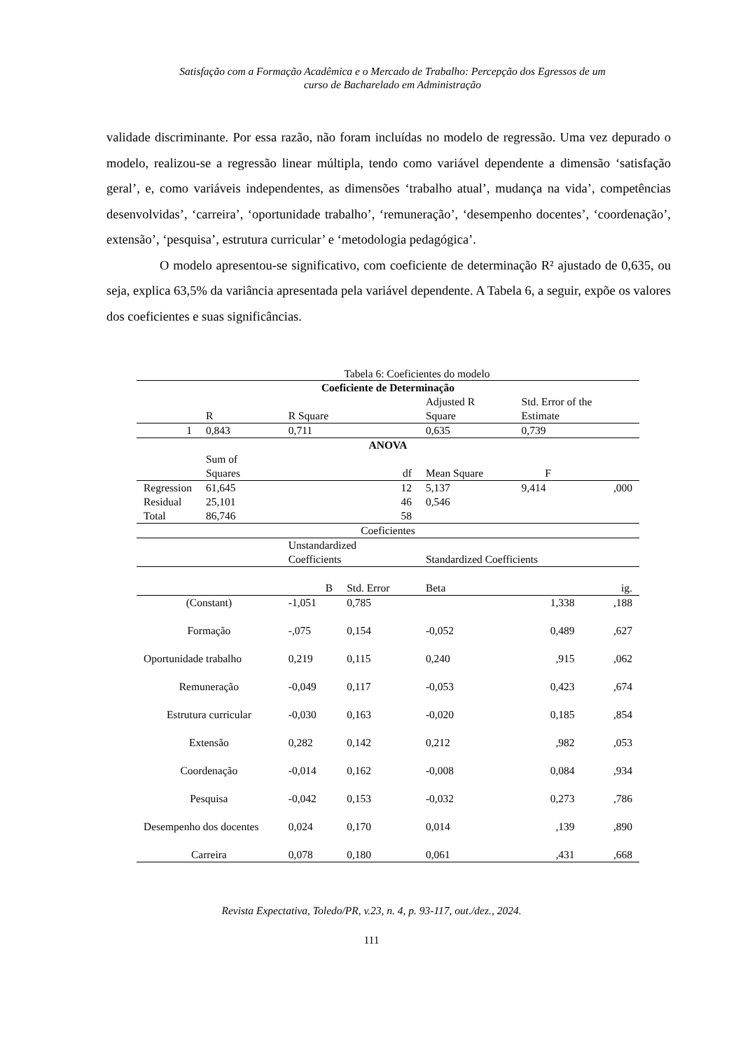Satisfação com a Formação Acadêmica e o Mercado de Trabalho: Percepção dos Egressos de um curso de Bacharelado em Administração
validade discriminante. Por essa razão, não foram incluídas no modelo de regressão. Uma vez depurado o modelo, realizou-se a regressão linear múltipla, tendo como variável dependente a dimensão ‘satisfação geral’, e, como variáveis independentes, as dimensões ‘trabalho atual’, mudança na vida’, competências desenvolvidas’, ‘carreira’, ‘oportunidade trabalho’, ‘remuneração’, ‘desempenho docentes’, ‘coordenação’, extensão’, ‘pesquisa’, estrutura curricular’ e ‘metodologia pedagógica’.
O modelo apresentou-se significativo, com coeficiente de determinação R² ajustado de 0,635, ou seja, explica 63,5% da variância apresentada pela variável dependente. A Tabela 6, a seguir, expõe os valores dos coeficientes e suas significâncias.
Tabela 6: Coeficientes do modelo
| Coeficiente de Determinação | | | | | | |
| --- | --- | --- | --- | --- | --- | --- |
| | R | R Square | | Adjusted R Square | Std. Error of the Estimate | |
| 1 | 0,843 | 0,711 | | 0,635 | 0,739 | |
| ANOVA | | | | | | |
| | Sum of Squares | df | | Mean Square | F | |
| Regression | 61,645 | 12 | | 5,137 | 9,414 | ,000 |
| Residual | 25,101 | 46 | | 0,546 | | |
| Total | 86,746 | 58 | | | | |
| Coeficientes | | | | | | |
| | | Unstandardized Coefficients | | Standardized Coefficients | | |
| | | B | Std. Error | Beta | | ig. |
| (Constant) | | -1,051 | 0,785 | | 1,338 | ,188 |
| Formação | | -,075 | 0,154 | -0,052 | 0,489 | ,627 |
| Oportunidade trabalho | | 0,219 | 0,115 | 0,240 | ,915 | ,062 |
| Remuneração | | -0,049 | 0,117 | -0,053 | 0,423 | ,674 |
| Estrutura curricular | | -0,030 | 0,163 | -0,020 | 0,185 | ,854 |
| Extensão | | 0,282 | 0,142 | 0,212 | ,982 | ,053 |
| Coordenação | | -0,014 | 0,162 | -0,008 | 0,084 | ,934 |
| Pesquisa | | -0,042 | 0,153 | -0,032 | 0,273 | ,786 |
| Desempenho dos docentes | | 0,024 | 0,170 | 0,014 | ,139 | ,890 |
| Carreira | | 0,078 | 0,180 | 0,061 | ,431 | ,668 |
Revista Expectativa, Toledo/PR, v.23, n. 4, p. 93-117, out./dez., 2024.
111